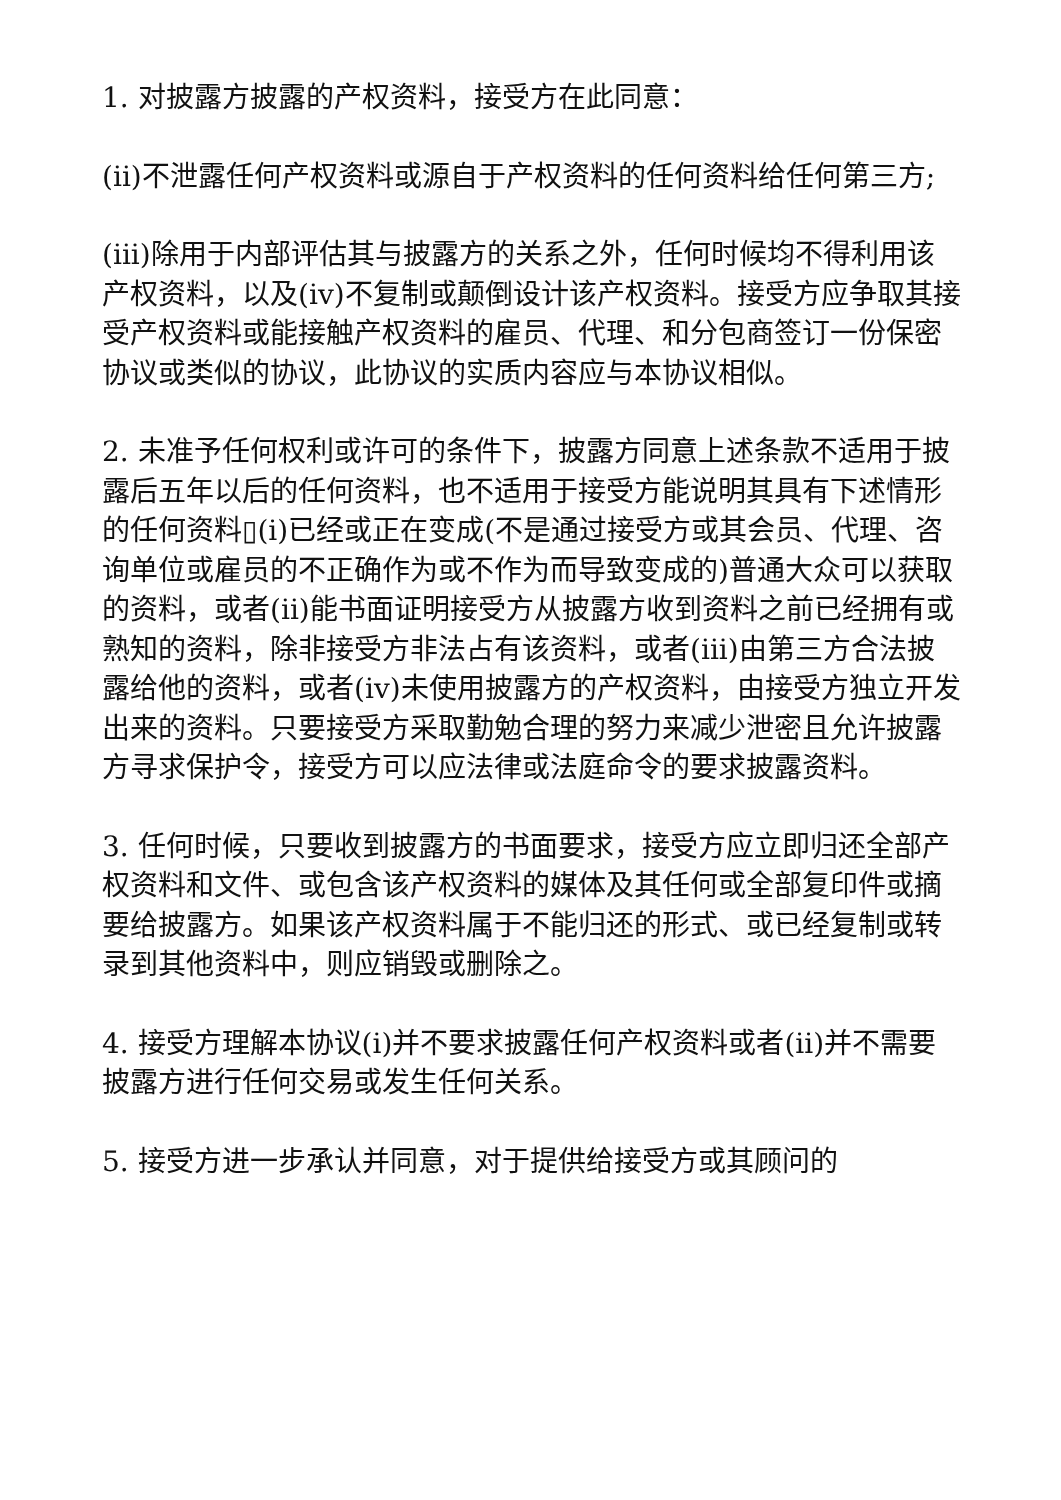1. 对披露方披露的产权资料，接受方在此同意：
(ii)不泄露任何产权资料或源自于产权资料的任何资料给任何第三方;
(iii)除用于内部评估其与披露方的关系之外，任何时候均不得利用该产权资料，以及(iv)不复制或颠倒设计该产权资料。接受方应争取其接受产权资料或能接触产权资料的雇员、代理、和分包商签订一份保密协议或类似的协议，此协议的实质内容应与本协议相似。
2. 未准予任何权利或许可的条件下，披露方同意上述条款不适用于披露后五年以后的任何资料，也不适用于接受方能说明其具有下述情形的任何资料▯(i)已经或正在变成(不是通过接受方或其会员、代理、咨询单位或雇员的不正确作为或不作为而导致变成的)普通大众可以获取的资料，或者(ii)能书面证明接受方从披露方收到资料之前已经拥有或熟知的资料，除非接受方非法占有该资料，或者(iii)由第三方合法披露给他的资料，或者(iv)未使用披露方的产权资料，由接受方独立开发出来的资料。只要接受方采取勤勉合理的努力来减少泄密且允许披露方寻求保护令，接受方可以应法律或法庭命令的要求披露资料。
3. 任何时候，只要收到披露方的书面要求，接受方应立即归还全部产权资料和文件、或包含该产权资料的媒体及其任何或全部复印件或摘要给披露方。如果该产权资料属于不能归还的形式、或已经复制或转录到其他资料中，则应销毁或删除之。
4. 接受方理解本协议(i)并不要求披露任何产权资料或者(ii)并不需要披露方进行任何交易或发生任何关系。
5. 接受方进一步承认并同意，对于提供给接受方或其顾问的